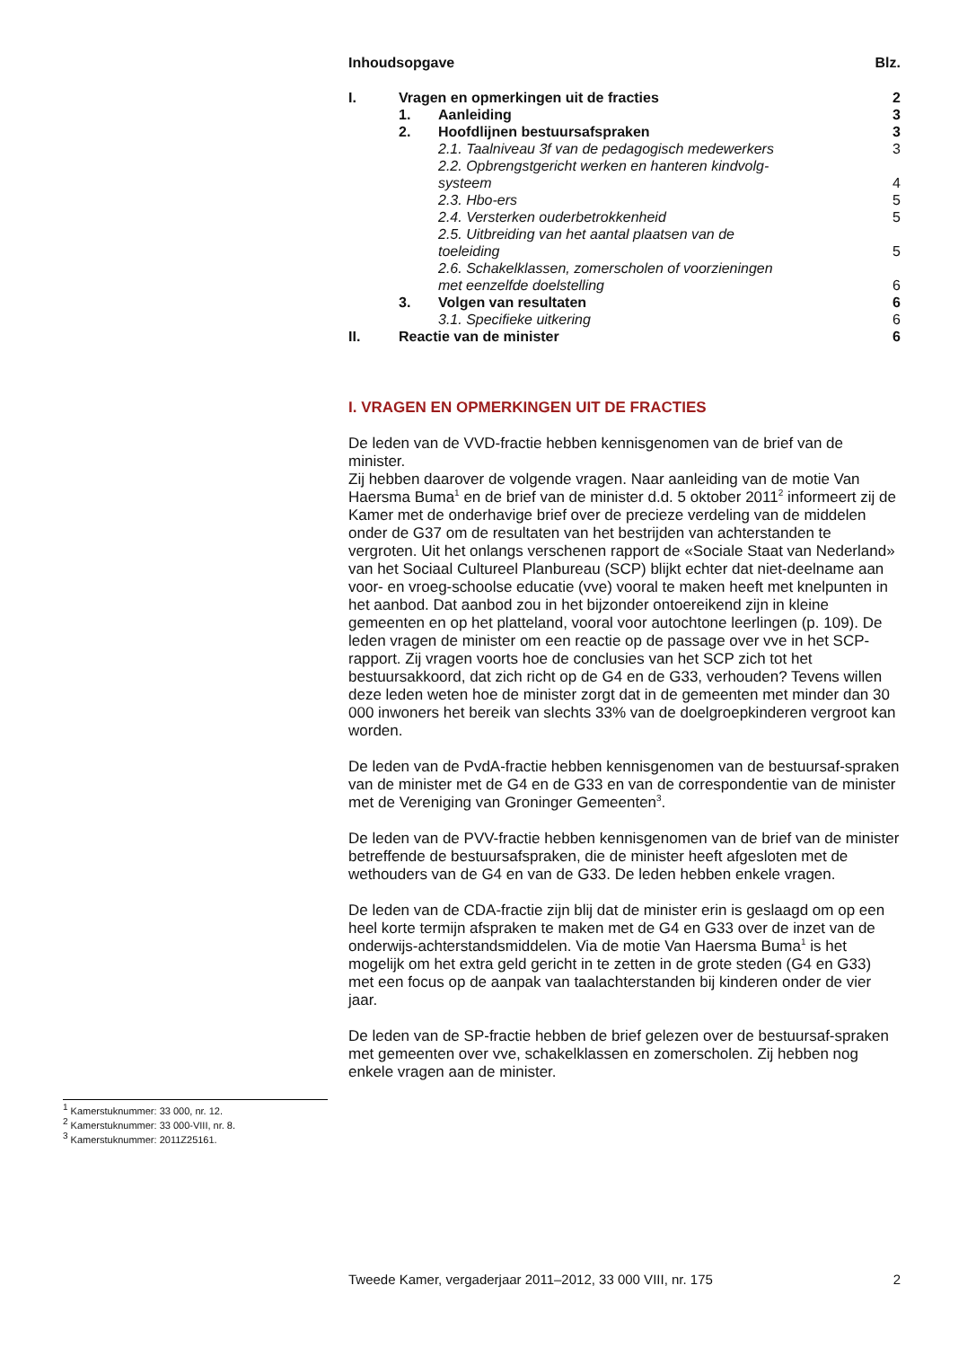| Inhoudsopgave | | | Blz. |
| I. | Vragen en opmerkingen uit de fracties | | 2 |
| | 1. | Aanleiding | 3 |
| | 2. | Hoofdlijnen bestuursafspraken | 3 |
| | | 2.1. Taalniveau 3f van de pedagogisch medewerkers | 3 |
| | | 2.2. Opbrengstgericht werken en hanteren kindvolg- systeem | 4 |
| | | 2.3. Hbo-ers | 5 |
| | | 2.4. Versterken ouderbetrokkenheid | 5 |
| | | 2.5. Uitbreiding van het aantal plaatsen van de toeleiding | 5 |
| | | 2.6. Schakelklassen, zomerscholen of voorzieningen met eenzelfde doelstelling | 6 |
| | 3. | Volgen van resultaten | 6 |
| | | 3.1. Specifieke uitkering | 6 |
| II. | Reactie van de minister | | 6 |
I. VRAGEN EN OPMERKINGEN UIT DE FRACTIES
De leden van de VVD-fractie hebben kennisgenomen van de brief van de minister.
Zij hebben daarover de volgende vragen. Naar aanleiding van de motie Van Haersma Buma<sup>1</sup> en de brief van de minister d.d. 5 oktober 2011<sup>2</sup> informeert zij de Kamer met de onderhavige brief over de precieze verdeling van de middelen onder de G37 om de resultaten van het bestrijden van achterstanden te vergroten. Uit het onlangs verschenen rapport de «Sociale Staat van Nederland» van het Sociaal Cultureel Planbureau (SCP) blijkt echter dat niet-deelname aan voor- en vroeg-schoolse educatie (vve) vooral te maken heeft met knelpunten in het aanbod. Dat aanbod zou in het bijzonder ontoereikend zijn in kleine gemeenten en op het platteland, vooral voor autochtone leerlingen (p. 109). De leden vragen de minister om een reactie op de passage over vve in het SCP-rapport. Zij vragen voorts hoe de conclusies van het SCP zich tot het bestuursakkoord, dat zich richt op de G4 en de G33, verhouden? Tevens willen deze leden weten hoe de minister zorgt dat in de gemeenten met minder dan 30 000 inwoners het bereik van slechts 33% van de doelgroepkinderen vergroot kan worden.
De leden van de PvdA-fractie hebben kennisgenomen van de bestuursaf-spraken van de minister met de G4 en de G33 en van de correspondentie van de minister met de Vereniging van Groninger Gemeenten<sup>3</sup>.
De leden van de PVV-fractie hebben kennisgenomen van de brief van de minister betreffende de bestuursafspraken, die de minister heeft afgesloten met de wethouders van de G4 en van de G33. De leden hebben enkele vragen.
De leden van de CDA-fractie zijn blij dat de minister erin is geslaagd om op een heel korte termijn afspraken te maken met de G4 en G33 over de inzet van de onderwijs-achterstandsmiddelen. Via de motie Van Haersma Buma<sup>1</sup> is het mogelijk om het extra geld gericht in te zetten in de grote steden (G4 en G33) met een focus op de aanpak van taalachterstanden bij kinderen onder de vier jaar.
De leden van de SP-fractie hebben de brief gelezen over de bestuursaf-spraken met gemeenten over vve, schakelklassen en zomerscholen. Zij hebben nog enkele vragen aan de minister.
<sup>1</sup> Kamerstuknummer: 33 000, nr. 12.
<sup>2</sup> Kamerstuknummer: 33 000-VIII, nr. 8.
<sup>3</sup> Kamerstuknummer: 2011Z25161.
Tweede Kamer, vergaderjaar 2011–2012, 33 000 VIII, nr. 175 2